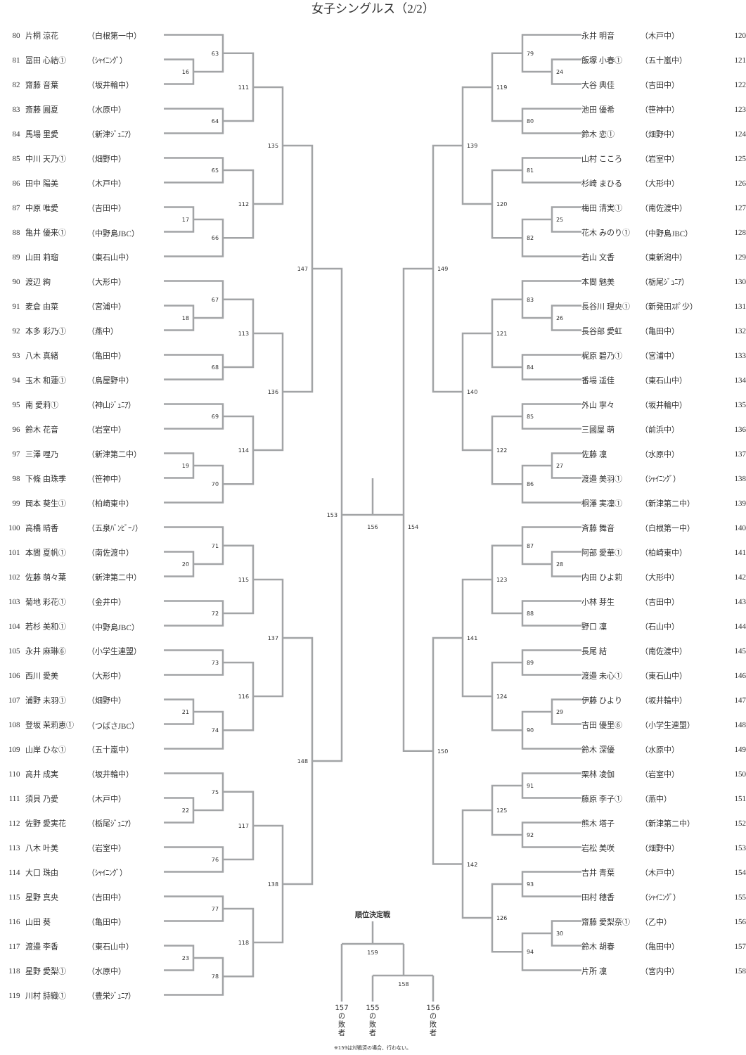女子シングルス（2/2）
| 80 | 片桐 涼花 | （白根第一中） |
| 81 | 冨田 心結① | （ｼｬｲﾆﾝｸﾞ） |
| 82 | 齋藤 音葉 | （坂井輪中） |
| 83 | 斎藤 圓夏 | （水原中） |
| 84 | 馬場 里愛 | （新津ｼﾞｭﾆｱ） |
| 85 | 中川 天乃① | （畑野中） |
| 86 | 田中 陽美 | （木戸中） |
| 87 | 中原 唯愛 | （吉田中） |
| 88 | 亀井 優来① | （中野島JBC） |
| 89 | 山田 莉瑠 | （東石山中） |
| 90 | 渡辺 絢 | （大形中） |
| 91 | 麦倉 由菜 | （宮浦中） |
| 92 | 本多 彩乃① | （燕中） |
| 93 | 八木 真緒 | （亀田中） |
| 94 | 玉木 和蓮① | （鳥屋野中） |
| 95 | 南 愛莉① | （神山ｼﾞｭﾆｱ） |
| 96 | 鈴木 花音 | （岩室中） |
| 97 | 三澤 哩乃 | （新津第二中） |
| 98 | 下條 由珠季 | （笹神中） |
| 99 | 岡本 葵生① | （柏崎東中） |
| 100 | 高橋 晴香 | （五泉ﾊﾞﾝﾋﾞｰﾉ） |
| 101 | 本間 夏帆① | （南佐渡中） |
| 102 | 佐藤 萌々葉 | （新津第二中） |
| 103 | 菊地 彩花① | （金井中） |
| 104 | 若杉 美和① | （中野島JBC） |
| 105 | 永井 麻琳⑥ | （小学生連盟） |
| 106 | 西川 愛美 | （大形中） |
| 107 | 浦野 未羽① | （畑野中） |
| 108 | 登坂 茉莉恵① | （つばさJBC） |
| 109 | 山岸 ひな① | （五十嵐中） |
| 110 | 高井 成実 | （坂井輪中） |
| 111 | 須貝 乃愛 | （木戸中） |
| 112 | 佐野 愛実花 | （栃尾ｼﾞｭﾆｱ） |
| 113 | 八木 叶美 | （岩室中） |
| 114 | 大口 珠由 | （ｼｬｲﾆﾝｸﾞ） |
| 115 | 星野 真央 | （吉田中） |
| 116 | 山田 葵 | （亀田中） |
| 117 | 渡邉 李香 | （東石山中） |
| 118 | 星野 愛梨① | （水原中） |
| 119 | 川村 詩織① | （豊栄ｼﾞｭﾆｱ） |
16
17
18
19
20
21
22
23
63
64
65
66
67
68
69
70
71
72
73
74
75
76
77
78
111
112
113
114
115
116
117
118
135
136
137
138
147
148
153
156
154
24
25
26
27
28
29
30
79
80
81
82
83
84
85
86
87
88
89
90
91
92
93
94
119
120
121
122
123
124
125
126
139
140
141
142
149
150
順位決定戦
159
158
157
の
敗
者
155
の
敗
者
156
の
敗
者
※159は対戦済の場合、行わない。
| 永井 明音 | （木戸中） | 120 |
| 飯塚 小春① | （五十嵐中） | 121 |
| 大谷 典佳 | （吉田中） | 122 |
| 池田 優希 | （笹神中） | 123 |
| 鈴木 恋① | （畑野中） | 124 |
| 山村 こころ | （岩室中） | 125 |
| 杉崎 まひる | （大形中） | 126 |
| 梅田 清実① | （南佐渡中） | 127 |
| 花木 みのり① | （中野島JBC） | 128 |
| 若山 文香 | （東新潟中） | 129 |
| 本間 魅美 | （栃尾ｼﾞｭﾆｱ） | 130 |
| 長谷川 理央① | （新発田ｽﾎﾟ少） | 131 |
| 長谷部 愛虹 | （亀田中） | 132 |
| 梶原 碧乃① | （宮浦中） | 133 |
| 番場 遥佳 | （東石山中） | 134 |
| 外山 寧々 | （坂井輪中） | 135 |
| 三國屋 萌 | （前浜中） | 136 |
| 佐藤 凜 | （水原中） | 137 |
| 渡邉 美羽① | （ｼｬｲﾆﾝｸﾞ） | 138 |
| 桐澤 実凜① | （新津第二中） | 139 |
| 斉藤 舞音 | （白根第一中） | 140 |
| 阿部 愛華① | （柏崎東中） | 141 |
| 内田 ひよ莉 | （大形中） | 142 |
| 小林 芽生 | （吉田中） | 143 |
| 野口 凜 | （石山中） | 144 |
| 長尾 結 | （南佐渡中） | 145 |
| 渡邉 未心① | （東石山中） | 146 |
| 伊藤 ひより | （坂井輪中） | 147 |
| 吉田 優里⑥ | （小学生連盟） | 148 |
| 鈴木 深優 | （水原中） | 149 |
| 栗林 凌伽 | （岩室中） | 150 |
| 藤原 李子① | （燕中） | 151 |
| 熊木 塔子 | （新津第二中） | 152 |
| 岩松 美咲 | （畑野中） | 153 |
| 吉井 青葉 | （木戸中） | 154 |
| 田村 穂香 | （ｼｬｲﾆﾝｸﾞ） | 155 |
| 齋藤 愛梨奈① | （乙中） | 156 |
| 鈴木 胡春 | （亀田中） | 157 |
| 片所 凜 | （宮内中） | 158 |